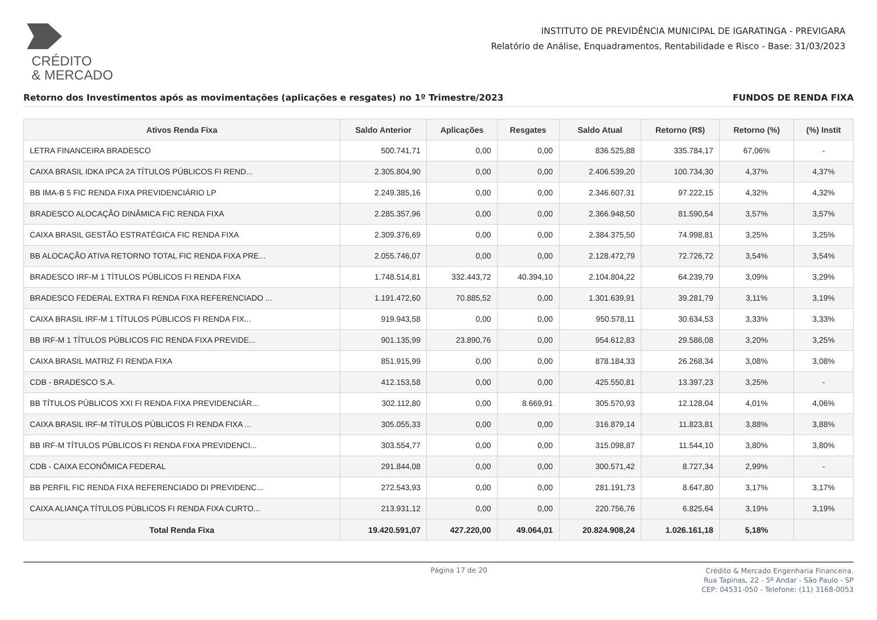CRÉDITO
& MERCADO
INSTITUTO DE PREVIDÊNCIA MUNICIPAL DE IGARATINGA - PREVIGARA
Relatório de Análise, Enquadramentos, Rentabilidade e Risco - Base: 31/03/2023
Retorno dos Investimentos após as movimentações (aplicações e resgates) no 1º Trimestre/2023 FUNDOS DE RENDA FIXA
| Ativos Renda Fixa | Saldo Anterior | Aplicações | Resgates | Saldo Atual | Retorno (R$) | Retorno (%) | (%) Instit |
| --- | --- | --- | --- | --- | --- | --- | --- |
| LETRA FINANCEIRA BRADESCO | 500.741,71 | 0,00 | 0,00 | 836.525,88 | 335.784,17 | 67,06% | - |
| CAIXA BRASIL IDKA IPCA 2A TÍTULOS PÚBLICOS FI REND... | 2.305.804,90 | 0,00 | 0,00 | 2.406.539,20 | 100.734,30 | 4,37% | 4,37% |
| BB IMA-B 5 FIC RENDA FIXA PREVIDENCIÁRIO LP | 2.249.385,16 | 0,00 | 0,00 | 2.346.607,31 | 97.222,15 | 4,32% | 4,32% |
| BRADESCO ALOCAÇÃO DINÂMICA FIC RENDA FIXA | 2.285.357,96 | 0,00 | 0,00 | 2.366.948,50 | 81.590,54 | 3,57% | 3,57% |
| CAIXA BRASIL GESTÃO ESTRATÉGICA FIC RENDA FIXA | 2.309.376,69 | 0,00 | 0,00 | 2.384.375,50 | 74.998,81 | 3,25% | 3,25% |
| BB ALOCAÇÃO ATIVA RETORNO TOTAL FIC RENDA FIXA PRE... | 2.055.746,07 | 0,00 | 0,00 | 2.128.472,79 | 72.726,72 | 3,54% | 3,54% |
| BRADESCO IRF-M 1 TÍTULOS PÚBLICOS FI RENDA FIXA | 1.748.514,81 | 332.443,72 | 40.394,10 | 2.104.804,22 | 64.239,79 | 3,09% | 3,29% |
| BRADESCO FEDERAL EXTRA FI RENDA FIXA REFERENCIADO ... | 1.191.472,60 | 70.885,52 | 0,00 | 1.301.639,91 | 39.281,79 | 3,11% | 3,19% |
| CAIXA BRASIL IRF-M 1 TÍTULOS PÚBLICOS FI RENDA FIX... | 919.943,58 | 0,00 | 0,00 | 950.578,11 | 30.634,53 | 3,33% | 3,33% |
| BB IRF-M 1 TÍTULOS PÚBLICOS FIC RENDA FIXA PREVIDE... | 901.135,99 | 23.890,76 | 0,00 | 954.612,83 | 29.586,08 | 3,20% | 3,25% |
| CAIXA BRASIL MATRIZ FI RENDA FIXA | 851.915,99 | 0,00 | 0,00 | 878.184,33 | 26.268,34 | 3,08% | 3,08% |
| CDB - BRADESCO S.A. | 412.153,58 | 0,00 | 0,00 | 425.550,81 | 13.397,23 | 3,25% | - |
| BB TÍTULOS PÚBLICOS XXI FI RENDA FIXA PREVIDENCIÁR... | 302.112,80 | 0,00 | 8.669,91 | 305.570,93 | 12.128,04 | 4,01% | 4,06% |
| CAIXA BRASIL IRF-M TÍTULOS PÚBLICOS FI RENDA FIXA ... | 305.055,33 | 0,00 | 0,00 | 316.879,14 | 11.823,81 | 3,88% | 3,88% |
| BB IRF-M TÍTULOS PÚBLICOS FI RENDA FIXA PREVIDENCI... | 303.554,77 | 0,00 | 0,00 | 315.098,87 | 11.544,10 | 3,80% | 3,80% |
| CDB - CAIXA ECONÔMICA FEDERAL | 291.844,08 | 0,00 | 0,00 | 300.571,42 | 8.727,34 | 2,99% | - |
| BB PERFIL FIC RENDA FIXA REFERENCIADO DI PREVIDENC... | 272.543,93 | 0,00 | 0,00 | 281.191,73 | 8.647,80 | 3,17% | 3,17% |
| CAIXA ALIANÇA TÍTULOS PÚBLICOS FI RENDA FIXA CURTO... | 213.931,12 | 0,00 | 0,00 | 220.756,76 | 6.825,64 | 3,19% | 3,19% |
| Total Renda Fixa | 19.420.591,07 | 427.220,00 | 49.064,01 | 20.824.908,24 | 1.026.161,18 | 5,18% | |
Página 17 de 20
Crédito & Mercado Engenharia Financeira.
Rua Tapinas, 22 - 5º Andar - São Paulo - SP
CEP: 04531-050 - Telefone: (11) 3168-0053